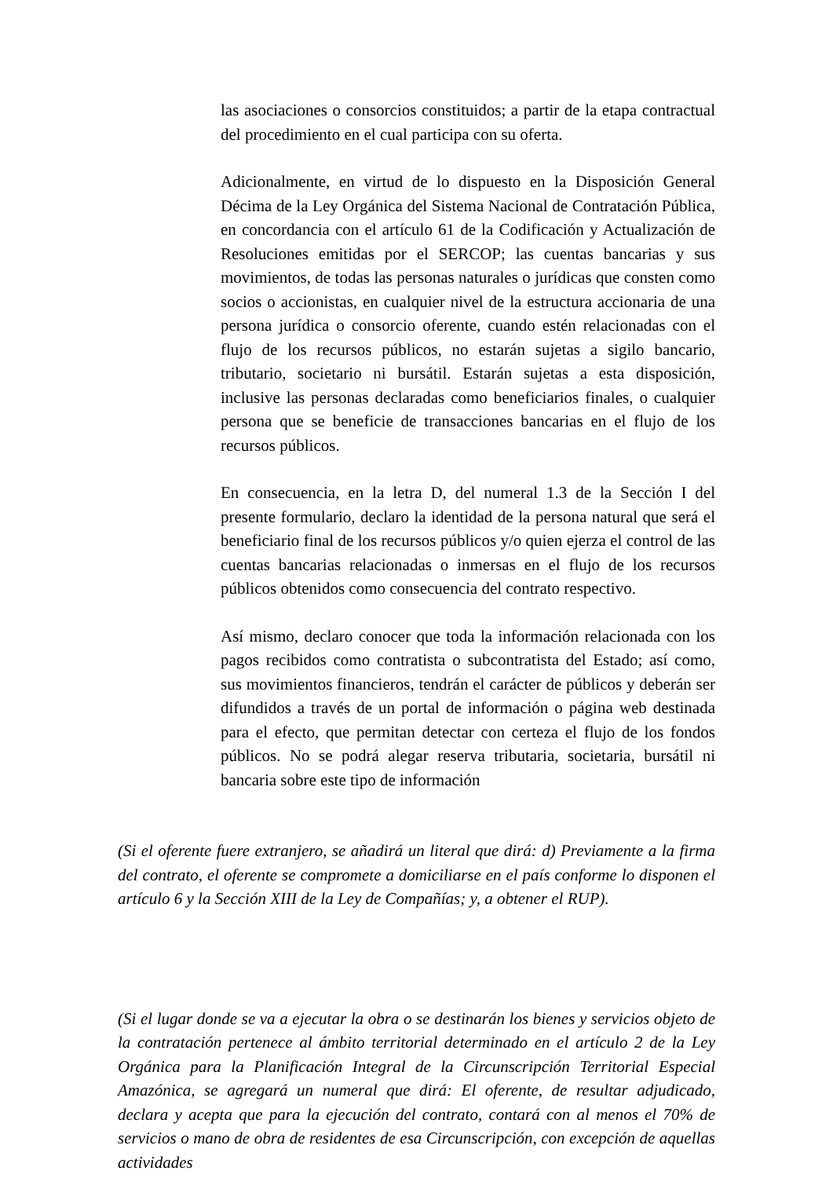las asociaciones o consorcios constituidos; a partir de la etapa contractual del procedimiento en el cual participa con su oferta.
Adicionalmente, en virtud de lo dispuesto en la Disposición General Décima de la Ley Orgánica del Sistema Nacional de Contratación Pública, en concordancia con el artículo 61 de la Codificación y Actualización de Resoluciones emitidas por el SERCOP; las cuentas bancarias y sus movimientos, de todas las personas naturales o jurídicas que consten como socios o accionistas, en cualquier nivel de la estructura accionaria de una persona jurídica o consorcio oferente, cuando estén relacionadas con el flujo de los recursos públicos, no estarán sujetas a sigilo bancario, tributario, societario ni bursátil. Estarán sujetas a esta disposición, inclusive las personas declaradas como beneficiarios finales, o cualquier persona que se beneficie de transacciones bancarias en el flujo de los recursos públicos.
En consecuencia, en la letra D, del numeral 1.3 de la Sección I del presente formulario, declaro la identidad de la persona natural que será el beneficiario final de los recursos públicos y/o quien ejerza el control de las cuentas bancarias relacionadas o inmersas en el flujo de los recursos públicos obtenidos como consecuencia del contrato respectivo.
Así mismo, declaro conocer que toda la información relacionada con los pagos recibidos como contratista o subcontratista del Estado; así como, sus movimientos financieros, tendrán el carácter de públicos y deberán ser difundidos a través de un portal de información o página web destinada para el efecto, que permitan detectar con certeza el flujo de los fondos públicos. No se podrá alegar reserva tributaria, societaria, bursátil ni bancaria sobre este tipo de información
(Si el oferente fuere extranjero, se añadirá un literal que dirá: d) Previamente a la firma del contrato, el oferente se compromete a domiciliarse en el país conforme lo disponen el artículo 6 y la Sección XIII de la Ley de Compañías; y, a obtener el RUP).
(Si el lugar donde se va a ejecutar la obra o se destinarán los bienes y servicios objeto de la contratación pertenece al ámbito territorial determinado en el artículo 2 de la Ley Orgánica para la Planificación Integral de la Circunscripción Territorial Especial Amazónica, se agregará un numeral que dirá: El oferente, de resultar adjudicado, declara y acepta que para la ejecución del contrato, contará con al menos el 70% de servicios o mano de obra de residentes de esa Circunscripción, con excepción de aquellas actividades